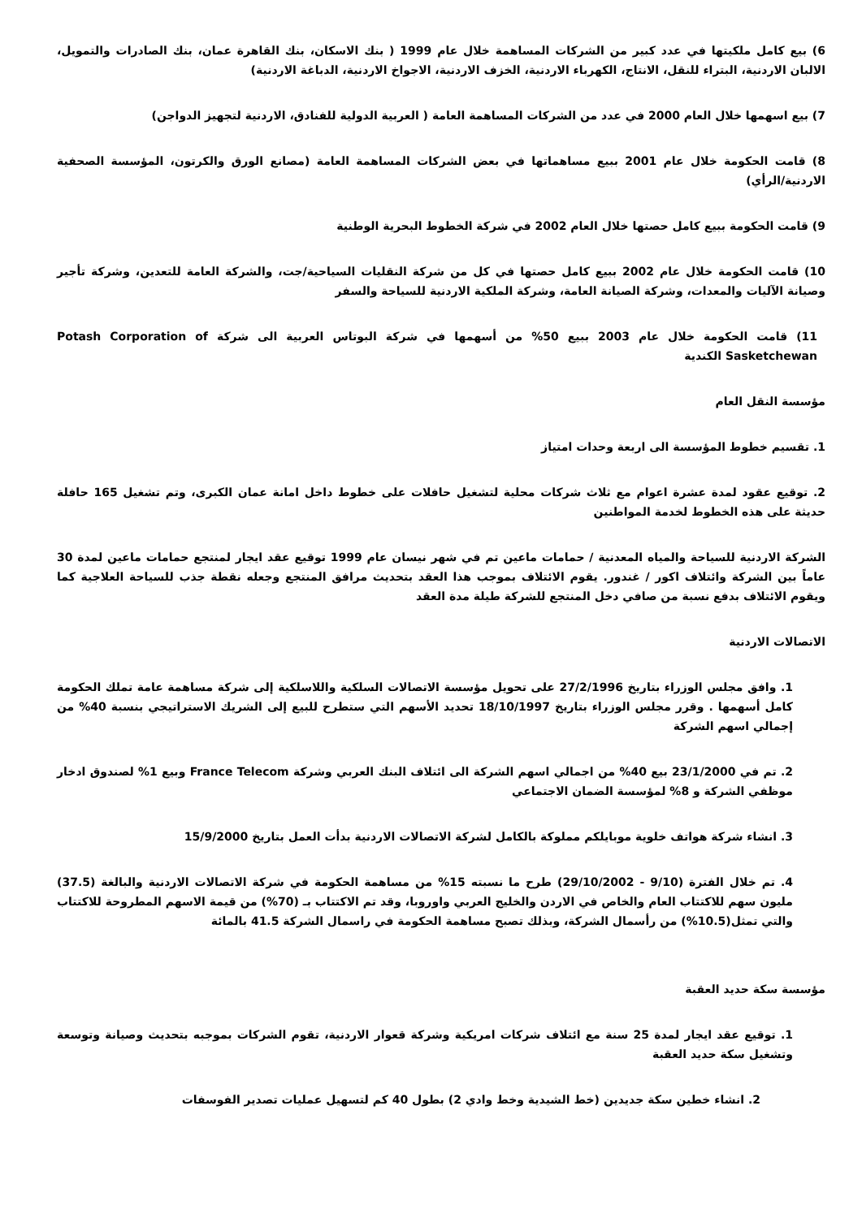6) بيع كامل ملكيتها في عدد كبير من الشركات المساهمة خلال عام 1999 ( بنك الاسكان، بنك القاهرة عمان، بنك الصادرات والتمويل، الالبان الاردنية، البتراء للنقل، الانتاج، الكهرباء الاردنية، الخزف الاردنية، الاجواخ الاردنية، الدباغة الاردنية)
7) بيع اسهمها خلال العام 2000 في عدد من الشركات المساهمة العامة ( العربية الدولية للفنادق، الاردنية لتجهيز الدواجن)
8) قامت الحكومة خلال عام 2001 ببيع مساهماتها في بعض الشركات المساهمة العامة (مصانع الورق والكرتون، المؤسسة الصحفية الاردنية/الرأي)
9) قامت الحكومة ببيع كامل حصتها خلال العام 2002 في شركة الخطوط البحرية الوطنية
10) قامت الحكومة خلال عام 2002 ببيع كامل حصتها في كل من شركة النقليات السياحية/جت، والشركة العامة للتعدين، وشركة تأجير وصيانة الآليات والمعدات، وشركة الصيانة العامة، وشركة الملكية الاردنية للسياحة والسفر
11) قامت الحكومة خلال عام 2003 ببيع 50% من أسهمها في شركة البوتاس العربية الى شركة Potash Corporation of Sasketchewan الكندية
مؤسسة النقل العام
1. تقسيم خطوط المؤسسة الى اربعة وحدات امتياز
2. توقيع عقود لمدة عشرة اعوام مع ثلاث شركات محلية لتشغيل حافلات على خطوط داخل امانة عمان الكبرى، وتم تشغيل 165 حافلة حديثة على هذه الخطوط لخدمة المواطنين
الشركة الاردنية للسياحة والمياه المعدنية / حمامات ماعين تم في شهر نيسان عام 1999 توقيع عقد ايجار لمنتجع حمامات ماعين لمدة 30 عاماً بين الشركة وائتلاف اكور / غندور. يقوم الائتلاف بموجب هذا العقد بتحديث مرافق المنتجع وجعله نقطة جذب للسياحة العلاجية كما ويقوم الائتلاف بدفع نسبة من صافي دخل المنتجع للشركة طيلة مدة العقد
الاتصالات الاردنية
1. وافق مجلس الوزراء بتاريخ 27/2/1996 على تحويل مؤسسة الاتصالات السلكية واللاسلكية إلى شركة مساهمة عامة تملك الحكومة كامل أسهمها . وقرر مجلس الوزراء بتاريخ 18/10/1997 تحديد الأسهم التي ستطرح للبيع إلى الشريك الاستراتيجي بنسبة 40% من إجمالي اسهم الشركة
2. تم في 23/1/2000 بيع 40% من اجمالي اسهم الشركة الى ائتلاف البنك العربي وشركة France Telecom وبيع 1% لصندوق ادخار موظفي الشركة و 8% لمؤسسة الضمان الاجتماعي
3. انشاء شركة هواتف خلوية موبايلكم مملوكة بالكامل لشركة الاتصالات الاردنية بدأت العمل بتاريخ 15/9/2000
4. تم خلال الفترة (9/10 - 29/10/2002) طرح ما نسبته 15% من مساهمة الحكومة في شركة الاتصالات الاردنية والبالغة (37.5) مليون سهم للاكتتاب العام والخاص في الاردن والخليج العربي واوروبا، وقد تم الاكتتاب بـ (70%) من قيمة الاسهم المطروحة للاكتتاب والتي تمثل(10.5%) من رأسمال الشركة، وبذلك تصبح مساهمة الحكومة في راسمال الشركة 41.5 بالمائة
مؤسسة سكة حديد العقبة
1. توقيع عقد ايجار لمدة 25 سنة مع ائتلاف شركات امريكية وشركة قعوار الاردنية، تقوم الشركات بموجبه بتحديث وصيانة وتوسعة وتشغيل سكة حديد العقبة
2. انشاء خطين سكة جديدين (خط الشيدية وخط وادي 2) بطول 40 كم لتسهيل عمليات تصدير الفوسفات